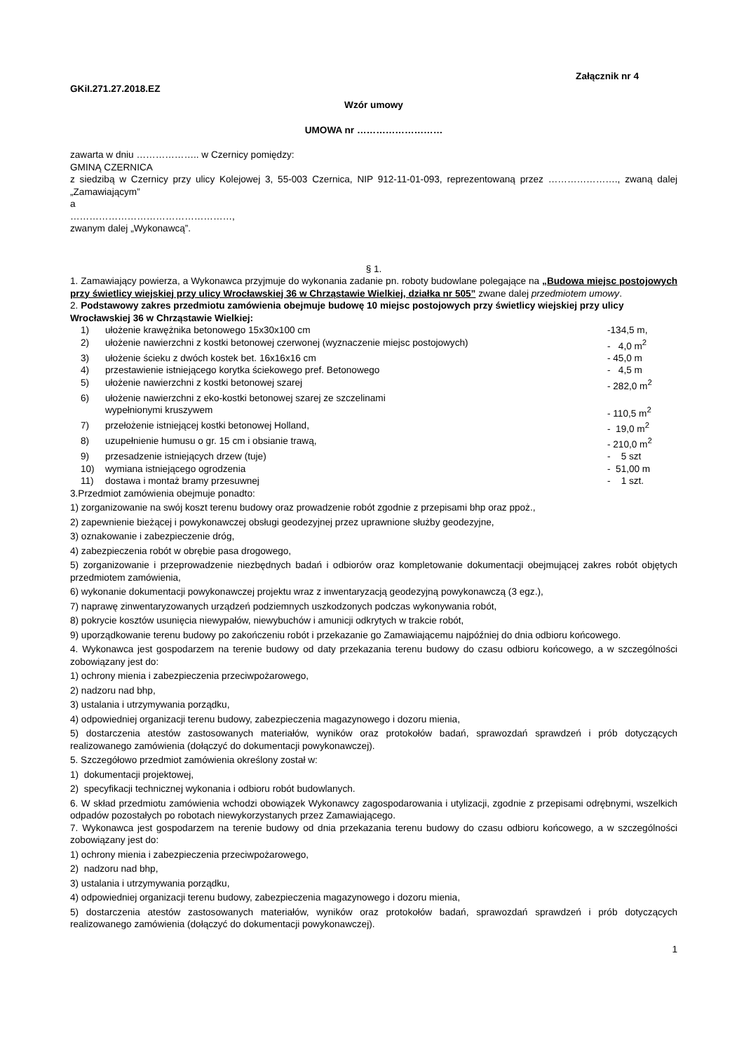Załącznik nr 4
GKiI.271.27.2018.EZ
Wzór umowy
UMOWA nr ………………………
zawarta w dniu ……………….. w Czernicy pomiędzy:
GMINĄ CZERNICA
z siedzibą w Czernicy przy ulicy Kolejowej 3, 55-003 Czernica, NIP 912-11-01-093, reprezentowaną przez …………………., zwaną dalej „Zamawiającym”
a
……………………………………………,
zwanym dalej „Wykonawcą”.
§ 1.
1. Zamawiający powierza, a Wykonawca przyjmuje do wykonania zadanie pn. roboty budowlane polegające na „Budowa miejsc postojowych przy świetlicy wiejskiej przy ulicy Wrocławskiej 36 w Chrząstawie Wielkiej, działka nr 505” zwane dalej przedmiotem umowy.
2. Podstawowy zakres przedmiotu zamówienia obejmuje budowę 10 miejsc postojowych przy świetlicy wiejskiej przy ulicy Wrocławskiej 36 w Chrząstawie Wielkiej:
| 1) | ułożenie krawężnika betonowego 15x30x100 cm | -134,5 m, |
| 2) | ułożenie nawierzchni z kostki betonowej czerwonej (wyznaczenie miejsc postojowych) | - 4,0 m<sup>2</sup> |
| 3) | ułożenie ścieku z dwóch kostek bet. 16x16x16 cm | - 45,0 m |
| 4) | przestawienie istniejącego korytka ściekowego pref. Betonowego | - 4,5 m |
| 5) | ułożenie nawierzchni z kostki betonowej szarej | - 282,0 m<sup>2</sup> |
| 6) | ułożenie nawierzchni z eko-kostki betonowej szarej ze szczelinami wypełnionymi kruszywem | - 110,5 m<sup>2</sup> |
| 7) | przełożenie istniejącej kostki betonowej Holland, | - 19,0 m<sup>2</sup> |
| 8) | uzupełnienie humusu o gr. 15 cm i obsianie trawą, | - 210,0 m<sup>2</sup> |
| 9) | przesadzenie istniejących drzew (tuje) | - 5 szt |
| 10) | wymiana istniejącego ogrodzenia | - 51,00 m |
| 11) | dostawa i montaż bramy przesuwnej | - 1 szt. |
3.Przedmiot zamówienia obejmuje ponadto:
1) zorganizowanie na swój koszt terenu budowy oraz prowadzenie robót zgodnie z przepisami bhp oraz ppoż.,
2) zapewnienie bieżącej i powykonawczej obsługi geodezyjnej przez uprawnione służby geodezyjne,
3) oznakowanie i zabezpieczenie dróg,
4) zabezpieczenia robót w obrębie pasa drogowego,
5) zorganizowanie i przeprowadzenie niezbędnych badań i odbiorów oraz kompletowanie dokumentacji obejmującej zakres robót objętych przedmiotem zamówienia,
6) wykonanie dokumentacji powykonawczej projektu wraz z inwentaryzacją geodezyjną powykonawczą (3 egz.),
7) naprawę zinwentaryzowanych urządzeń podziemnych uszkodzonych podczas wykonywania robót,
8) pokrycie kosztów usunięcia niewypałów, niewybuchów i amunicji odkrytych w trakcie robót,
9) uporządkowanie terenu budowy po zakończeniu robót i przekazanie go Zamawiającemu najpóźniej do dnia odbioru końcowego.
4. Wykonawca jest gospodarzem na terenie budowy od daty przekazania terenu budowy do czasu odbioru końcowego, a w szczególności zobowiązany jest do:
1) ochrony mienia i zabezpieczenia przeciwpożarowego,
2) nadzoru nad bhp,
3) ustalania i utrzymywania porządku,
4) odpowiedniej organizacji terenu budowy, zabezpieczenia magazynowego i dozoru mienia,
5) dostarczenia atestów zastosowanych materiałów, wyników oraz protokołów badań, sprawozdań sprawdzeń i prób dotyczących realizowanego zamówienia (dołączyć do dokumentacji powykonawczej).
5. Szczegółowo przedmiot zamówienia określony został w:
1) dokumentacji projektowej,
2) specyfikacji technicznej wykonania i odbioru robót budowlanych.
6. W skład przedmiotu zamówienia wchodzi obowiązek Wykonawcy zagospodarowania i utylizacji, zgodnie z przepisami odrębnymi, wszelkich odpadów pozostałych po robotach niewykorzystanych przez Zamawiającego.
7. Wykonawca jest gospodarzem na terenie budowy od dnia przekazania terenu budowy do czasu odbioru końcowego, a w szczególności zobowiązany jest do:
1) ochrony mienia i zabezpieczenia przeciwpożarowego,
2) nadzoru nad bhp,
3) ustalania i utrzymywania porządku,
4) odpowiedniej organizacji terenu budowy, zabezpieczenia magazynowego i dozoru mienia,
5) dostarczenia atestów zastosowanych materiałów, wyników oraz protokołów badań, sprawozdań sprawdzeń i prób dotyczących realizowanego zamówienia (dołączyć do dokumentacji powykonawczej).
1